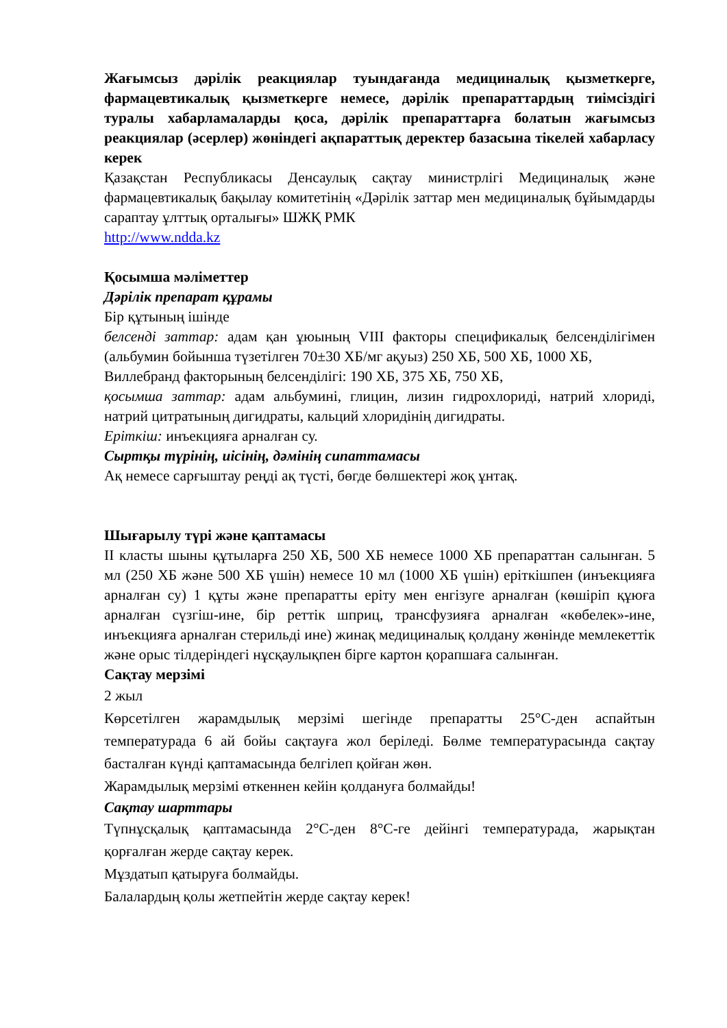Жағымсыз дәрілік реакциялар туындағанда медициналық қызметкерге, фармацевтикалық қызметкерге немесе, дәрілік препараттардың тиімсіздігі туралы хабарламаларды қоса, дәрілік препараттарға болатын жағымсыз реакциялар (әсерлер) жөніндегі ақпараттық деректер базасына тікелей хабарласу керек
Қазақстан Республикасы Денсаулық сақтау министрлігі Медициналық және фармацевтикалық бақылау комитетінің «Дәрілік заттар мен медициналық бұйымдарды сараптау ұлттық орталығы» ШЖҚ РМК
http://www.ndda.kz
Қосымша мәліметтер
Дәрілік препарат құрамы
Бір құтының ішінде
белсенді заттар: адам қан ұюының VIII факторы спецификалық белсенділігімен (альбумин бойынша түзетілген 70±30 ХБ/мг ақуыз) 250 ХБ, 500 ХБ, 1000 ХБ,
Виллебранд факторының белсенділігі: 190 ХБ, 375 ХБ, 750 ХБ,
қосымша заттар: адам альбумині, глицин, лизин гидрохлориді, натрий хлориді, натрий цитратының дигидраты, кальций хлоридінің дигидраты.
Еріткіш: инъекцияға арналған су.
Сыртқы түрінің, иісінің, дәмінің сипаттамасы
Ақ немесе сарғыштау реңді ақ түсті, бөгде бөлшектері жоқ ұнтақ.
Шығарылу түрі және қаптамасы
II класты шыны құтыларға 250 ХБ, 500 ХБ немесе 1000 ХБ препараттан салынған. 5 мл (250 ХБ және 500 ХБ үшін) немесе 10 мл (1000 ХБ үшін) еріткішпен (инъекцияға арналған су) 1 құты және препаратты еріту мен енгізуге арналған (көшіріп құюға арналған сүзгіш-ине, бір реттік шприц, трансфузияға арналған «көбелек»-ине, инъекцияға арналған стерильді ине) жинақ медициналық қолдану жөнінде мемлекеттік және орыс тілдеріндегі нұсқаулықпен бірге картон қорапшаға салынған.
Сақтау мерзімі
2 жыл
Көрсетілген жарамдылық мерзімі шегінде препаратты 25°С-ден аспайтын температурада 6 ай бойы сақтауға жол беріледі. Бөлме температурасында сақтау басталған күнді қаптамасында белгілеп қойған жөн.
Жарамдылық мерзімі өткеннен кейін қолдануға болмайды!
Сақтау шарттары
Түпнұсқалық қаптамасында 2°С-ден 8°С-ге дейінгі температурада, жарықтан қорғалған жерде сақтау керек.
Мұздатып қатыруға болмайды.
Балалардың қолы жетпейтін жерде сақтау керек!